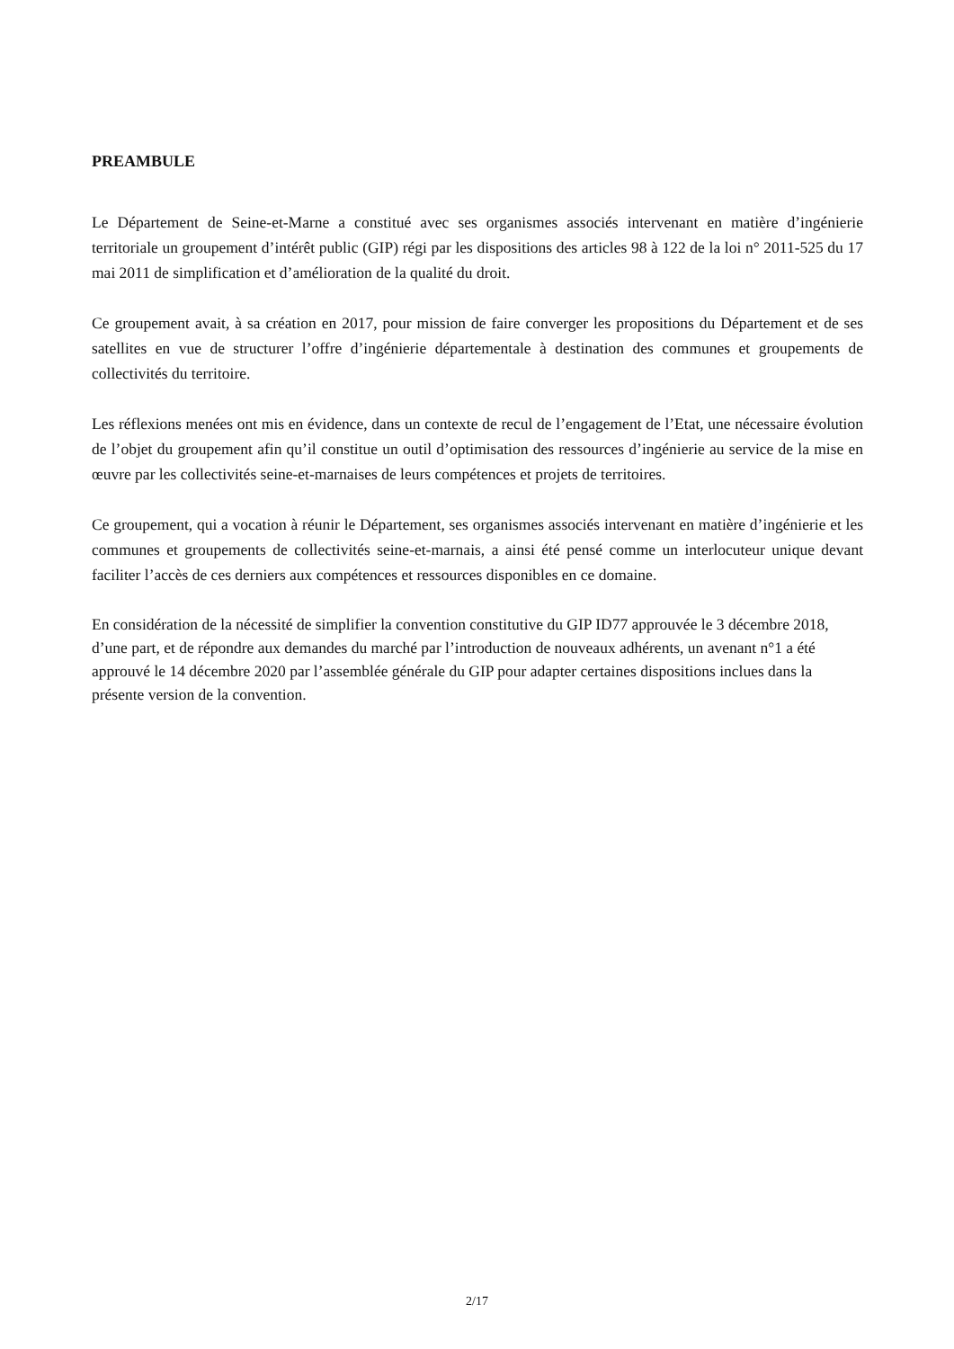PREAMBULE
Le Département de Seine-et-Marne a constitué avec ses organismes associés intervenant en matière d’ingénierie territoriale un groupement d’intérêt public (GIP) régi par les dispositions des articles 98 à 122 de la loi n° 2011-525 du 17 mai 2011 de simplification et d’amélioration de la qualité du droit.
Ce groupement avait, à sa création en 2017, pour mission de faire converger les propositions du Département et de ses satellites en vue de structurer l’offre d’ingénierie départementale à destination des communes et groupements de collectivités du territoire.
Les réflexions menées ont mis en évidence, dans un contexte de recul de l’engagement de l’Etat, une nécessaire évolution de l’objet du groupement afin qu’il constitue un outil d’optimisation des ressources d’ingénierie au service de la mise en œuvre par les collectivités seine-et-marnaises de leurs compétences et projets de territoires.
Ce groupement, qui a vocation à réunir le Département, ses organismes associés intervenant en matière d’ingénierie et les communes et groupements de collectivités seine-et-marnais, a ainsi été pensé comme un interlocuteur unique devant faciliter l’accès de ces derniers aux compétences et ressources disponibles en ce domaine.
En considération de la nécessité de simplifier la convention constitutive du GIP ID77 approuvée le 3 décembre 2018, d’une part, et de répondre aux demandes du marché par l’introduction de nouveaux adhérents, un avenant n°1 a été approuvé le 14 décembre 2020 par l’assemblée générale du GIP pour adapter certaines dispositions inclues dans la présente version de la convention.
2/17